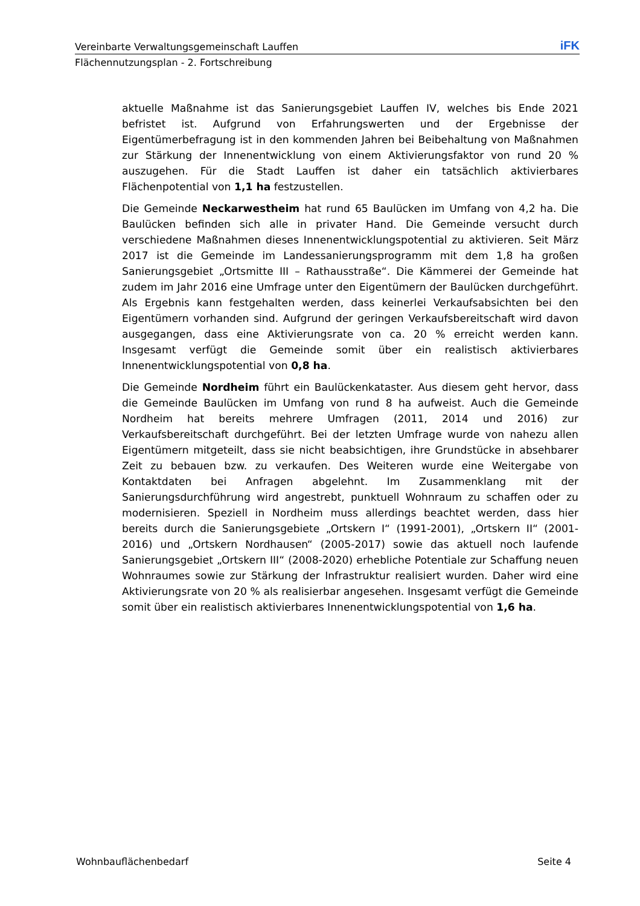Vereinbarte Verwaltungsgemeinschaft Lauffen iFK
Flächennutzungsplan - 2. Fortschreibung
aktuelle Maßnahme ist das Sanierungsgebiet Lauffen IV, welches bis Ende 2021 befristet ist. Aufgrund von Erfahrungswerten und der Ergebnisse der Eigentümerbefragung ist in den kommenden Jahren bei Beibehaltung von Maßnahmen zur Stärkung der Innenentwicklung von einem Aktivierungsfaktor von rund 20 % auszugehen. Für die Stadt Lauffen ist daher ein tatsächlich aktivierbares Flächenpotential von 1,1 ha festzustellen.
Die Gemeinde Neckarwestheim hat rund 65 Baulücken im Umfang von 4,2 ha. Die Baulücken befinden sich alle in privater Hand. Die Gemeinde versucht durch verschiedene Maßnahmen dieses Innenentwicklungspotential zu aktivieren. Seit März 2017 ist die Gemeinde im Landessanierungsprogramm mit dem 1,8 ha großen Sanierungsgebiet „Ortsmitte III – Rathausstraße“. Die Kämmerei der Gemeinde hat zudem im Jahr 2016 eine Umfrage unter den Eigentümern der Baulücken durchgeführt. Als Ergebnis kann festgehalten werden, dass keinerlei Verkaufsabsichten bei den Eigentümern vorhanden sind. Aufgrund der geringen Verkaufsbereitschaft wird davon ausgegangen, dass eine Aktivierungsrate von ca. 20 % erreicht werden kann. Insgesamt verfügt die Gemeinde somit über ein realistisch aktivierbares Innenentwicklungspotential von 0,8 ha.
Die Gemeinde Nordheim führt ein Baulückenkataster. Aus diesem geht hervor, dass die Gemeinde Baulücken im Umfang von rund 8 ha aufweist. Auch die Gemeinde Nordheim hat bereits mehrere Umfragen (2011, 2014 und 2016) zur Verkaufsbereitschaft durchgeführt. Bei der letzten Umfrage wurde von nahezu allen Eigentümern mitgeteilt, dass sie nicht beabsichtigen, ihre Grundstücke in absehbarer Zeit zu bebauen bzw. zu verkaufen. Des Weiteren wurde eine Weitergabe von Kontaktdaten bei Anfragen abgelehnt. Im Zusammenklang mit der Sanierungsdurchführung wird angestrebt, punktuell Wohnraum zu schaffen oder zu modernisieren. Speziell in Nordheim muss allerdings beachtet werden, dass hier bereits durch die Sanierungsgebiete „Ortskern I“ (1991-2001), „Ortskern II“ (2001-2016) und „Ortskern Nordhausen“ (2005-2017) sowie das aktuell noch laufende Sanierungsgebiet „Ortskern III“ (2008-2020) erhebliche Potentiale zur Schaffung neuen Wohnraumes sowie zur Stärkung der Infrastruktur realisiert wurden. Daher wird eine Aktivierungsrate von 20 % als realisierbar angesehen. Insgesamt verfügt die Gemeinde somit über ein realistisch aktivierbares Innenentwicklungspotential von 1,6 ha.
Wohnbauflächenbedarf Seite 4